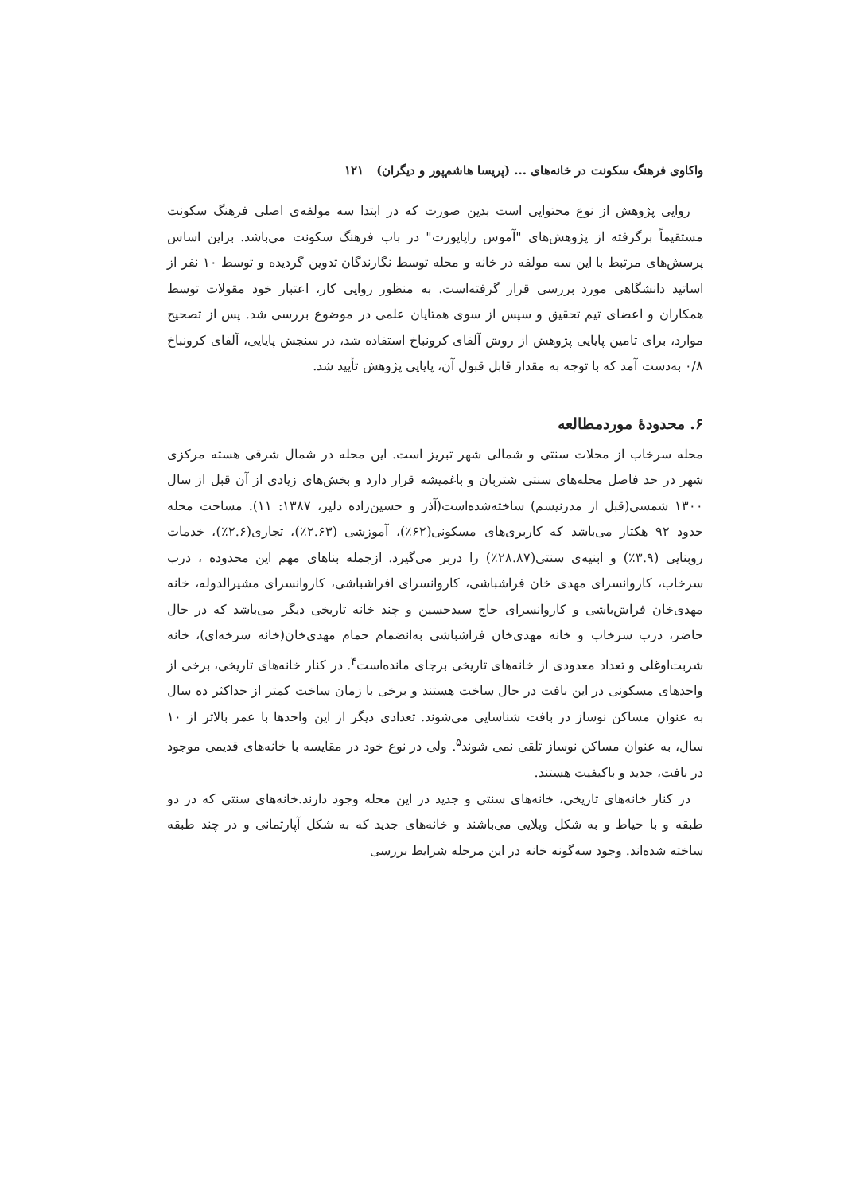واکاوی فرهنگ سکونت در خانه‌های ... (پریسا هاشم‌پور و دیگران) ۱۲۱
روایی پژوهش از نوع محتوایی است بدین صورت که در ابتدا سه مولفه‌ی اصلی فرهنگ سکونت مستقیماً برگرفته از پژوهش‌های "آموس راپاپورت" در باب فرهنگ سکونت می‌باشد. براین اساس پرسش‌های مرتبط با این سه مولفه در خانه و محله توسط نگارندگان تدوین گردیده و توسط ۱۰ نفر از اساتید دانشگاهی مورد بررسی قرار گرفته‌است. به منظور روایی کار، اعتبار خود مقولات توسط همکاران و اعضای تیم تحقیق و سپس از سوی همتایان علمی در موضوع بررسی شد. پس از تصحیح موارد، برای تامین پایایی پژوهش از روش آلفای کرونباخ استفاده شد، در سنجش پایایی، آلفای کرونباخ ۰/۸ به‌دست آمد که با توجه به مقدار قابل قبول آن، پایایی پژوهش تأیید شد.
۶. محدودهٔ موردمطالعه
محله سرخاب از محلات سنتی و شمالی شهر تبریز است. این محله در شمال شرقی هسته مرکزی شهر در حد فاصل محله‌های سنتی شتربان و باغمیشه قرار دارد و بخش‌های زیادی از آن قبل از سال ۱۳۰۰ شمسی(قبل از مدرنیسم) ساخته‌شده‌است(آذر و حسین‌زاده دلیر، ۱۳۸۷: ۱۱). مساحت محله حدود ۹۲ هکتار می‌باشد که کاربری‌های مسکونی(۶۲٪)، آموزشی (۲.۶۳٪)، تجاری(۲.۶٪)، خدمات روبنایی (۳.۹٪) و ابنیه‌ی سنتی(۲۸.۸۷٪) را دربر می‌گیرد. ازجمله بناهای مهم این محدوده ، درب سرخاب، کاروانسرای مهدی خان فراشباشی، کاروانسرای افراشباشی، کاروانسرای مشیرالدوله، خانه مهدی‌خان فراش‌باشی و کاروانسرای حاج سیدحسین و چند خانه تاریخی دیگر می‌باشد که در حال حاضر، درب سرخاب و خانه مهدی‌خان فراشباشی به‌انضمام حمام مهدی‌خان(خانه سرخه‌ای)، خانه شربت‌اوغلی و تعداد معدودی از خانه‌های تاریخی برجای مانده‌است<sup>۴</sup>. در کنار خانه‌های تاریخی، برخی از واحدهای مسکونی در این بافت در حال ساخت هستند و برخی با زمان ساخت کمتر از حداکثر ده سال به عنوان مساکن نوساز در بافت شناسایی می‌شوند. تعدادی دیگر از این واحدها با عمر بالاتر از ۱۰ سال، به عنوان مساکن نوساز تلقی نمی شوند<sup>۵</sup>. ولی در نوع خود در مقایسه با خانه‌های قدیمی موجود در بافت، جدید و باکیفیت هستند.
در کنار خانه‌های تاریخی، خانه‌های سنتی و جدید در این محله وجود دارند.خانه‌های سنتی که در دو طبقه و با حیاط و به شکل ویلایی می‌باشند و خانه‌های جدید که به شکل آپارتمانی و در چند طبقه ساخته شده‌اند. وجود سه‌گونه خانه در این مرحله شرایط بررسی